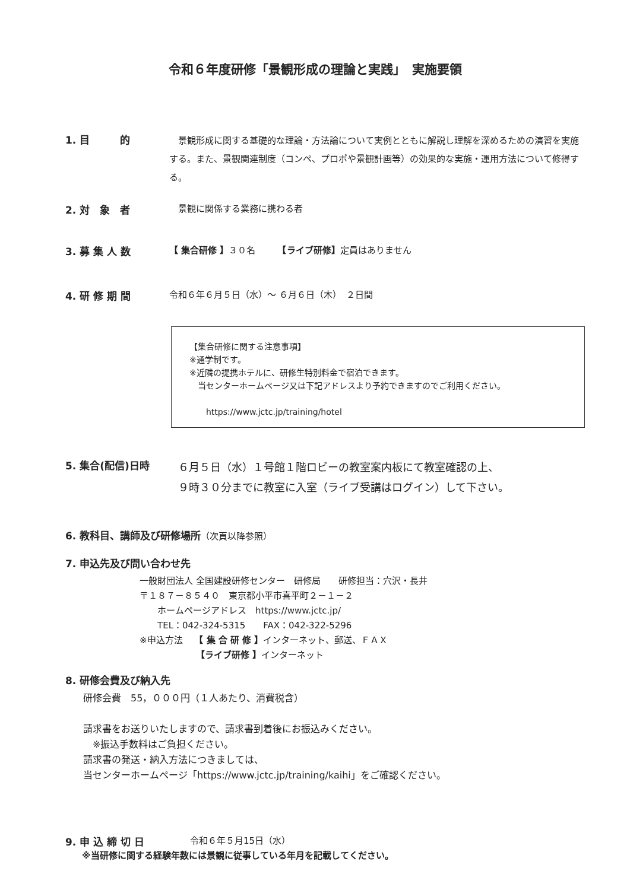令和６年度研修「景観形成の理論と実践」　実施要領
1. 目　　　的
　景観形成に関する基礎的な理論・方法論について実例とともに解説し理解を深めるための演習を実施する。また、景観関連制度（コンペ、プロポや景観計画等）の効果的な実施・運用方法について修得する。
2. 対　象　者 　景観に関係する業務に携わる者
3. 募 集 人 数 【 集合研修 】３０名　　　【ライブ研修】定員はありません
4. 研 修 期 間 令和６年６月５日（水）～ ６月６日（木）　２日間
【集合研修に関する注意事項】
※通学制です。
※近隣の提携ホテルに、研修生特別料金で宿泊できます。
　当センターホームページ又は下記アドレスより予約できますのでご利用ください。
　　https://www.jctc.jp/training/hotel
5. 集合(配信)日時
６月５日（水）１号館１階ロビーの教室案内板にて教室確認の上、
９時３０分までに教室に入室（ライブ受講はログイン）して下さい。
6. 教科目、講師及び研修場所（次頁以降参照）
7. 申込先及び問い合わせ先
一般財団法人 全国建設研修センター　研修局　　研修担当：穴沢・長井
〒１８７－８５４０　東京都小平市喜平町２－１－２
　　ホームページアドレス　https://www.jctc.jp/
　　TEL：042-324-5315　　FAX：042-322-5296
※申込方法　 【 集 合 研 修 】インターネット、郵送、ＦＡＸ
　　　　　　 【ライブ研修 】インターネット
8. 研修会費及び納入先
研修会費　55，０００円（１人あたり、消費税含）
請求書をお送りいたしますので、請求書到着後にお振込みください。
　※振込手数料はご負担ください。
請求書の発送・納入方法につきましては、
当センターホームページ「https://www.jctc.jp/training/kaihi」をご確認ください。
9. 申 込 締 切 日 令和６年５月15日（水）
※当研修に関する経験年数には景観に従事している年月を記載してください。